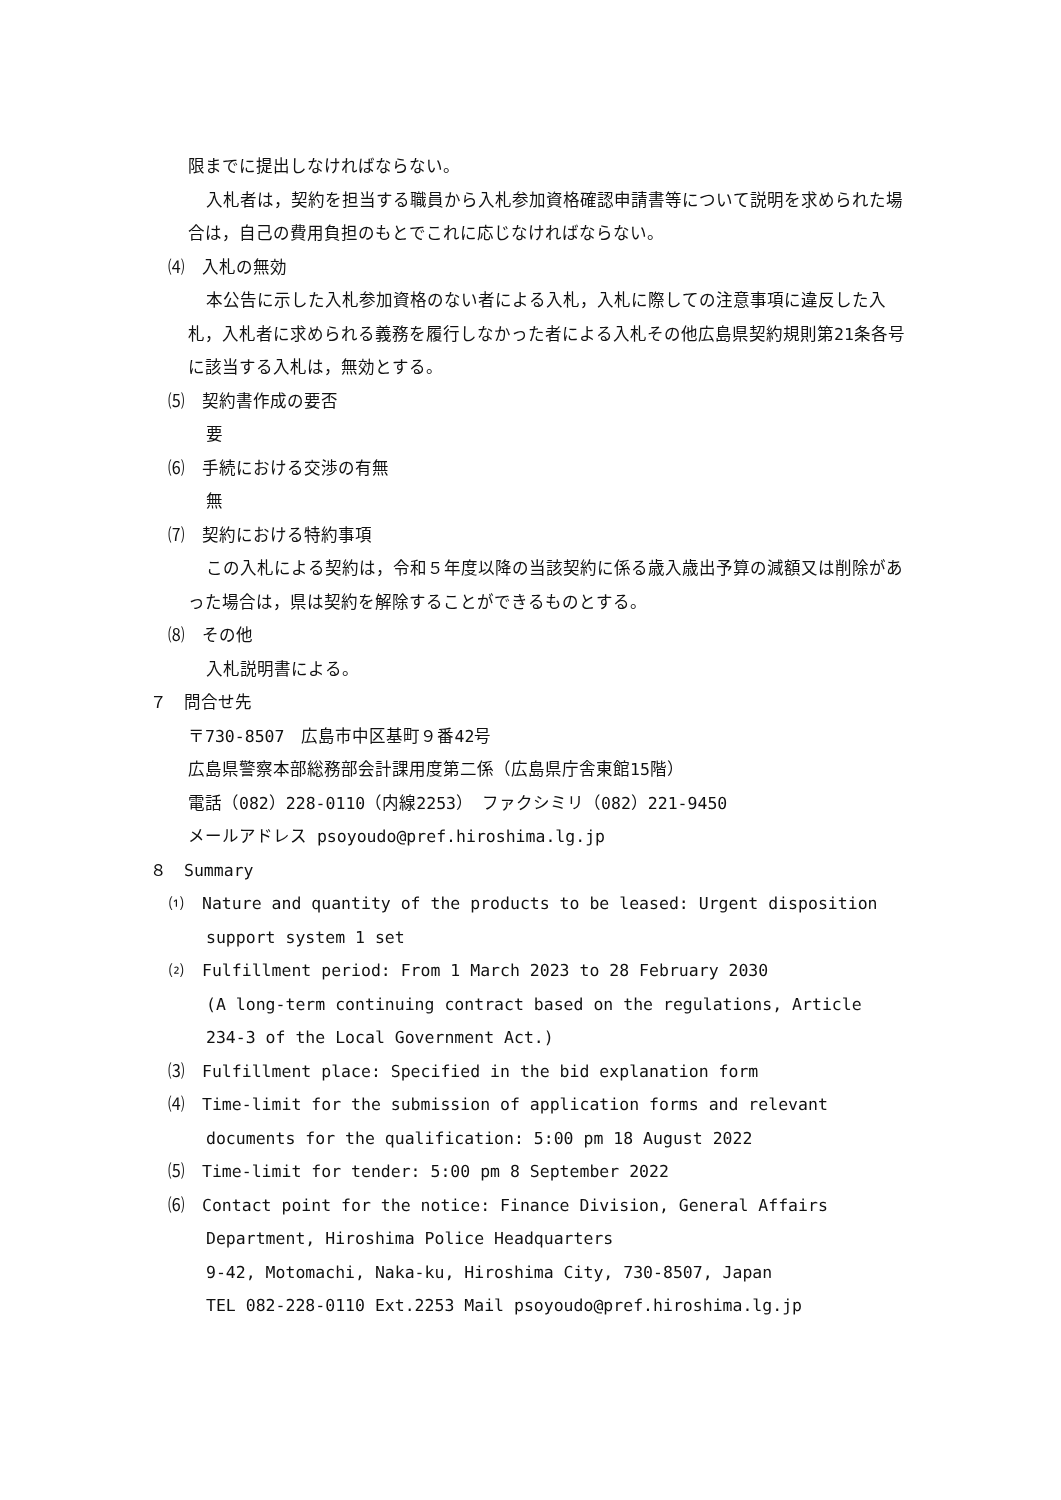限までに提出しなければならない。
入札者は，契約を担当する職員から入札参加資格確認申請書等について説明を求められた場合は，自己の費用負担のもとでこれに応じなければならない。
⑷　入札の無効
本公告に示した入札参加資格のない者による入札，入札に際しての注意事項に違反した入札，入札者に求められる義務を履行しなかった者による入札その他広島県契約規則第21条各号に該当する入札は，無効とする。
⑸　契約書作成の要否
要
⑹　手続における交渉の有無
無
⑺　契約における特約事項
この入札による契約は，令和５年度以降の当該契約に係る歳入歳出予算の減額又は削除があった場合は，県は契約を解除することができるものとする。
⑻　その他
入札説明書による。
７　問合せ先
〒730-8507　広島市中区基町９番42号
広島県警察本部総務部会計課用度第二係（広島県庁舎東館15階）
電話（082）228-0110（内線2253）　ファクシミリ（082）221-9450
メールアドレス psoyoudo@pref.hiroshima.lg.jp
８　Summary
⑴　Nature and quantity of the products to be leased: Urgent disposition support system 1 set
⑵　Fulfillment period: From 1 March 2023 to 28 February 2030
(A long-term continuing contract based on the regulations, Article 234-3 of the Local Government Act.)
⑶　Fulfillment place: Specified in the bid explanation form
⑷　Time-limit for the submission of application forms and relevant documents for the qualification: 5:00 pm 18 August 2022
⑸　Time-limit for tender: 5:00 pm 8 September 2022
⑹　Contact point for the notice: Finance Division, General Affairs Department, Hiroshima Police Headquarters
9-42, Motomachi, Naka-ku, Hiroshima City, 730-8507, Japan
TEL 082-228-0110 Ext.2253 Mail psoyoudo@pref.hiroshima.lg.jp